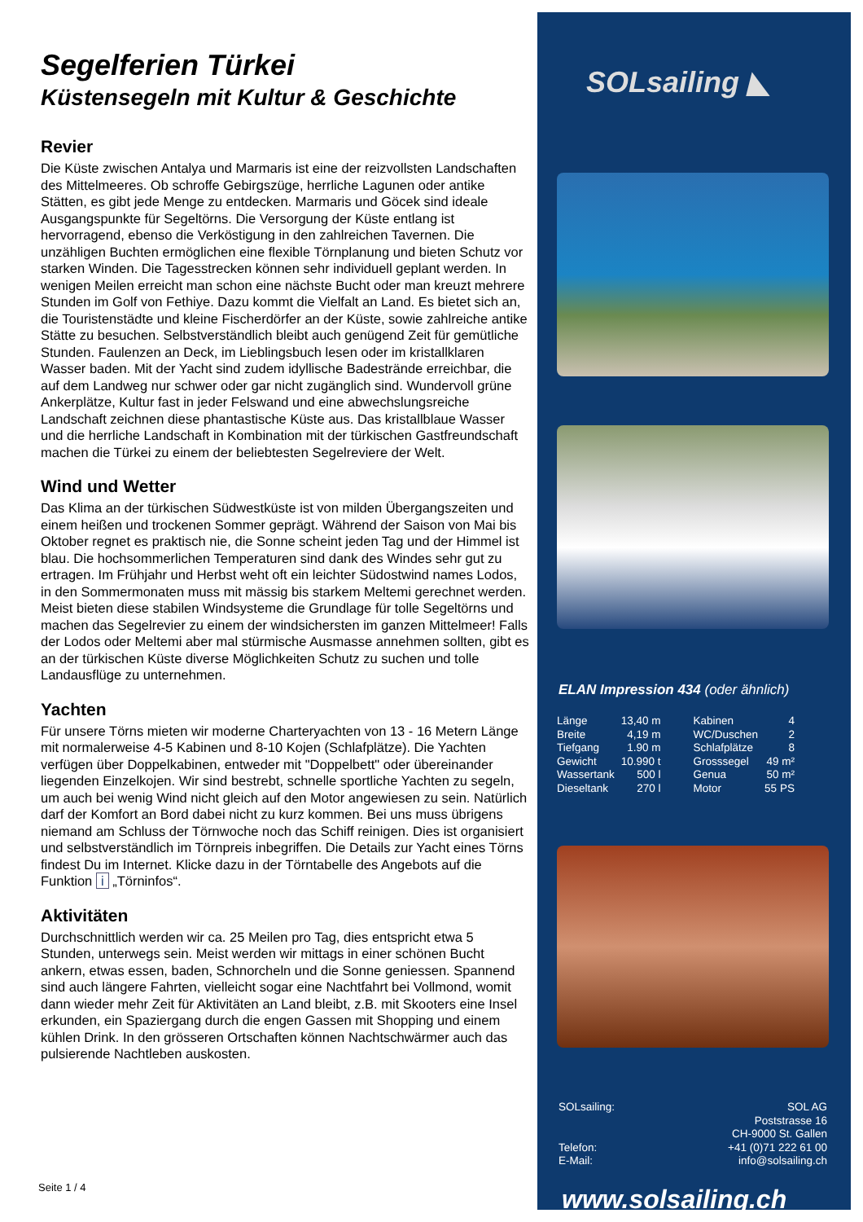Segelferien Türkei
Küstensegeln mit Kultur & Geschichte
Revier
Die Küste zwischen Antalya und Marmaris ist eine der reizvollsten Landschaften des Mittelmeeres. Ob schroffe Gebirgszüge, herrliche Lagunen oder antike Stätten, es gibt jede Menge zu entdecken. Marmaris und Göcek sind ideale Ausgangspunkte für Segeltörns. Die Versorgung der Küste entlang ist hervorragend, ebenso die Verköstigung in den zahlreichen Tavernen. Die unzähligen Buchten ermöglichen eine flexible Törnplanung und bieten Schutz vor starken Winden. Die Tagesstrecken können sehr individuell geplant werden. In wenigen Meilen erreicht man schon eine nächste Bucht oder man kreuzt mehrere Stunden im Golf von Fethiye. Dazu kommt die Vielfalt an Land. Es bietet sich an, die Touristenstädte und kleine Fischerdörfer an der Küste, sowie zahlreiche antike Stätte zu besuchen. Selbstverständlich bleibt auch genügend Zeit für gemütliche Stunden. Faulenzen an Deck, im Lieblingsbuch lesen oder im kristallklaren Wasser baden. Mit der Yacht sind zudem idyllische Badestrände erreichbar, die auf dem Landweg nur schwer oder gar nicht zugänglich sind. Wundervoll grüne Ankerplätze, Kultur fast in jeder Felswand und eine abwechslungsreiche Landschaft zeichnen diese phantastische Küste aus. Das kristallblaue Wasser und die herrliche Landschaft in Kombination mit der türkischen Gastfreundschaft machen die Türkei zu einem der beliebtesten Segelreviere der Welt.
Wind und Wetter
Das Klima an der türkischen Südwestküste ist von milden Übergangszeiten und einem heißen und trockenen Sommer geprägt. Während der Saison von Mai bis Oktober regnet es praktisch nie, die Sonne scheint jeden Tag und der Himmel ist blau. Die hochsommerlichen Temperaturen sind dank des Windes sehr gut zu ertragen. Im Frühjahr und Herbst weht oft ein leichter Südostwind names Lodos, in den Sommermonaten muss mit mässig bis starkem Meltemi gerechnet werden. Meist bieten diese stabilen Windsysteme die Grundlage für tolle Segeltörns und machen das Segelrevier zu einem der windsichersten im ganzen Mittelmeer! Falls der Lodos oder Meltemi aber mal stürmische Ausmasse annehmen sollten, gibt es an der türkischen Küste diverse Möglichkeiten Schutz zu suchen und tolle Landausflüge zu unternehmen.
Yachten
Für unsere Törns mieten wir moderne Charteryachten von 13 - 16 Metern Länge mit normalerweise 4-5 Kabinen und 8-10 Kojen (Schlafplätze). Die Yachten verfügen über Doppelkabinen, entweder mit "Doppelbett" oder übereinander liegenden Einzelkojen. Wir sind bestrebt, schnelle sportliche Yachten zu segeln, um auch bei wenig Wind nicht gleich auf den Motor angewiesen zu sein. Natürlich darf der Komfort an Bord dabei nicht zu kurz kommen. Bei uns muss übrigens niemand am Schluss der Törnwoche noch das Schiff reinigen. Dies ist organisiert und selbstverständlich im Törnpreis inbegriffen. Die Details zur Yacht eines Törns findest Du im Internet. Klicke dazu in der Törntabelle des Angebots auf die Funktion i „Törninfos“.
Aktivitäten
Durchschnittlich werden wir ca. 25 Meilen pro Tag, dies entspricht etwa 5 Stunden, unterwegs sein. Meist werden wir mittags in einer schönen Bucht ankern, etwas essen, baden, Schnorcheln und die Sonne geniessen. Spannend sind auch längere Fahrten, vielleicht sogar eine Nachtfahrt bei Vollmond, womit dann wieder mehr Zeit für Aktivitäten an Land bleibt, z.B. mit Skooters eine Insel erkunden, ein Spaziergang durch die engen Gassen mit Shopping und einem kühlen Drink. In den grösseren Ortschaften können Nachtschwärmer auch das pulsierende Nachtleben auskosten.
Seite 1 / 4
SOLsailing ◣
ELAN Impression 434 (oder ähnlich)
| Länge | 13,40 m | Kabinen | 4 |
| Breite | 4,19 m | WC/Duschen | 2 |
| Tiefgang | 1.90 m | Schlafplätze | 8 |
| Gewicht | 10.990 t | Grosssegel | 49 m² |
| Wassertank | 500 l | Genua | 50 m² |
| Dieseltank | 270 l | Motor | 55 PS |
SOLsailing:
Telefon:
E-Mail:
SOL AG
Poststrasse 16
CH-9000 St. Gallen
+41 (0)71 222 61 00
info@solsailing.ch
www.solsailing.ch